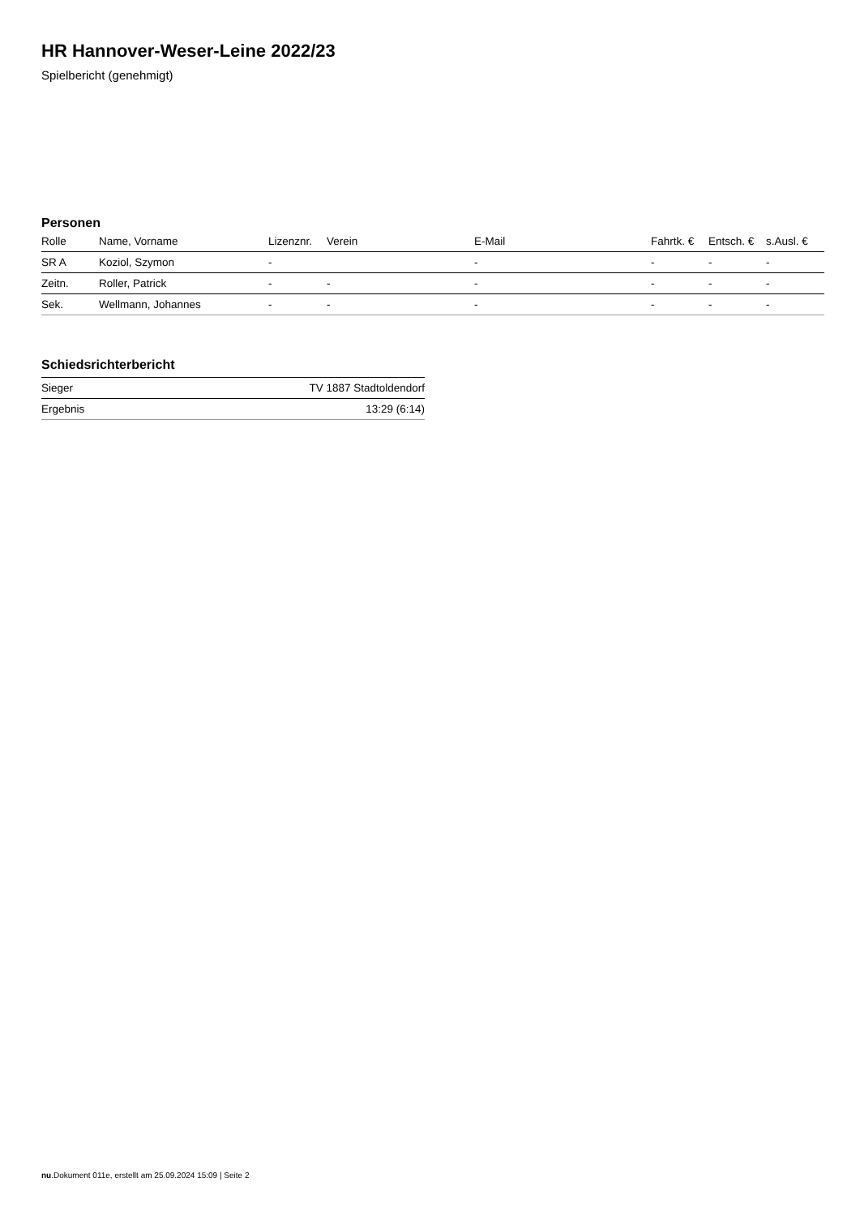HR Hannover-Weser-Leine 2022/23
Spielbericht (genehmigt)
Personen
| Rolle | Name, Vorname | Lizenznr. | Verein | E-Mail | Fahrtk. € | Entsch. € | s.Ausl. € |
| --- | --- | --- | --- | --- | --- | --- | --- |
| SR A | Koziol, Szymon | - | | - | - | - | - |
| Zeitn. | Roller, Patrick | - | - | - | - | - | - |
| Sek. | Wellmann, Johannes | - | - | - | - | - | - |
Schiedsrichterbericht
| Sieger | TV 1887 Stadtoldendorf |
| Ergebnis | 13:29 (6:14) |
nu.Dokument 011e, erstellt am 25.09.2024 15:09 | Seite 2